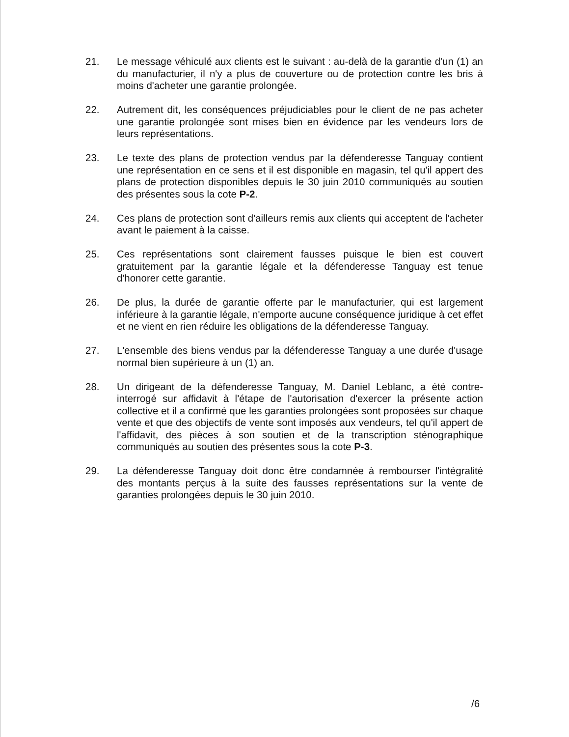21. Le message véhiculé aux clients est le suivant : au-delà de la garantie d'un (1) an du manufacturier, il n'y a plus de couverture ou de protection contre les bris à moins d'acheter une garantie prolongée.
22. Autrement dit, les conséquences préjudiciables pour le client de ne pas acheter une garantie prolongée sont mises bien en évidence par les vendeurs lors de leurs représentations.
23. Le texte des plans de protection vendus par la défenderesse Tanguay contient une représentation en ce sens et il est disponible en magasin, tel qu'il appert des plans de protection disponibles depuis le 30 juin 2010 communiqués au soutien des présentes sous la cote P-2.
24. Ces plans de protection sont d'ailleurs remis aux clients qui acceptent de l'acheter avant le paiement à la caisse.
25. Ces représentations sont clairement fausses puisque le bien est couvert gratuitement par la garantie légale et la défenderesse Tanguay est tenue d'honorer cette garantie.
26. De plus, la durée de garantie offerte par le manufacturier, qui est largement inférieure à la garantie légale, n'emporte aucune conséquence juridique à cet effet et ne vient en rien réduire les obligations de la défenderesse Tanguay.
27. L'ensemble des biens vendus par la défenderesse Tanguay a une durée d'usage normal bien supérieure à un (1) an.
28. Un dirigeant de la défenderesse Tanguay, M. Daniel Leblanc, a été contre-interrogé sur affidavit à l'étape de l'autorisation d'exercer la présente action collective et il a confirmé que les garanties prolongées sont proposées sur chaque vente et que des objectifs de vente sont imposés aux vendeurs, tel qu'il appert de l'affidavit, des pièces à son soutien et de la transcription sténographique communiqués au soutien des présentes sous la cote P-3.
29. La défenderesse Tanguay doit donc être condamnée à rembourser l'intégralité des montants perçus à la suite des fausses représentations sur la vente de garanties prolongées depuis le 30 juin 2010.
/6